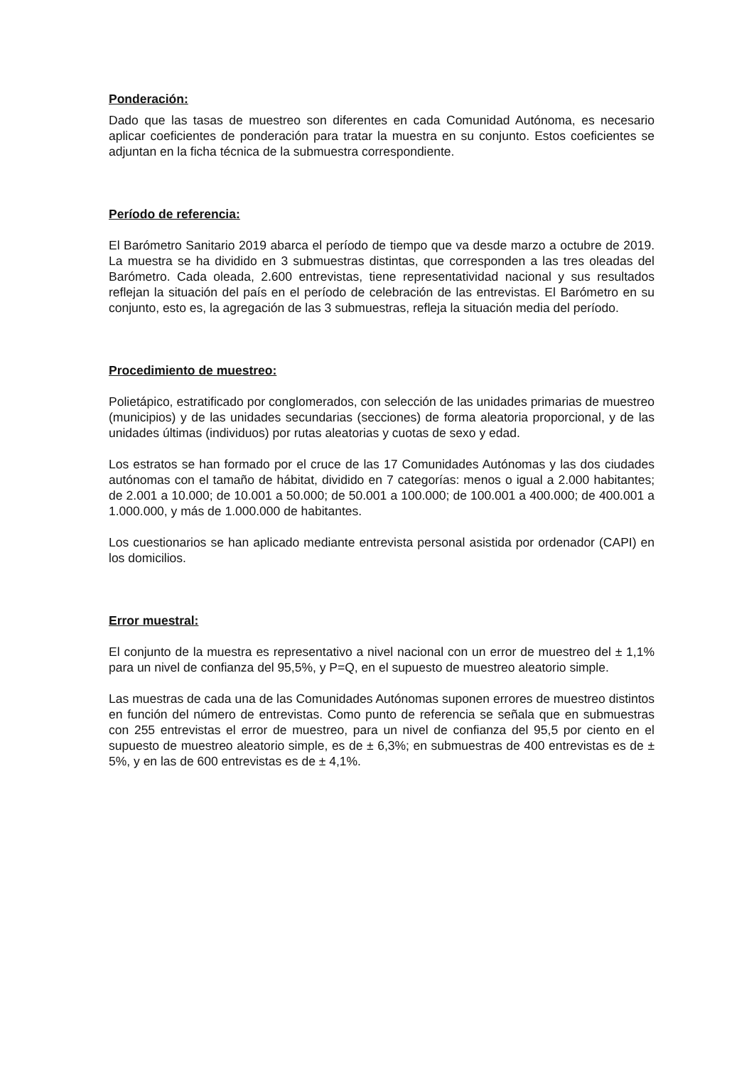Ponderación:
Dado que las tasas de muestreo son diferentes en cada Comunidad Autónoma, es necesario aplicar coeficientes de ponderación para tratar la muestra en su conjunto. Estos coeficientes se adjuntan en la ficha técnica de la submuestra correspondiente.
Período de referencia:
El Barómetro Sanitario 2019 abarca el período de tiempo que va desde marzo a octubre de 2019. La muestra se ha dividido en 3 submuestras distintas, que corresponden a las tres oleadas del Barómetro. Cada oleada, 2.600 entrevistas, tiene representatividad nacional y sus resultados reflejan la situación del país en el período de celebración de las entrevistas. El Barómetro en su conjunto, esto es, la agregación de las 3 submuestras, refleja la situación media del período.
Procedimiento de muestreo:
Polietápico, estratificado por conglomerados, con selección de las unidades primarias de muestreo (municipios) y de las unidades secundarias (secciones) de forma aleatoria proporcional, y de las unidades últimas (individuos) por rutas aleatorias y cuotas de sexo y edad.
Los estratos se han formado por el cruce de las 17 Comunidades Autónomas y las dos ciudades autónomas con el tamaño de hábitat, dividido en 7 categorías: menos o igual a 2.000 habitantes; de 2.001 a 10.000; de 10.001 a 50.000; de 50.001 a 100.000; de 100.001 a 400.000; de 400.001 a 1.000.000, y más de 1.000.000 de habitantes.
Los cuestionarios se han aplicado mediante entrevista personal asistida por ordenador (CAPI) en los domicilios.
Error muestral:
El conjunto de la muestra es representativo a nivel nacional con un error de muestreo del ± 1,1% para un nivel de confianza del 95,5%, y P=Q, en el supuesto de muestreo aleatorio simple.
Las muestras de cada una de las Comunidades Autónomas suponen errores de muestreo distintos en función del número de entrevistas. Como punto de referencia se señala que en submuestras con 255 entrevistas el error de muestreo, para un nivel de confianza del 95,5 por ciento en el supuesto de muestreo aleatorio simple, es de ± 6,3%; en submuestras de 400 entrevistas es de ± 5%, y en las de 600 entrevistas es de ± 4,1%.